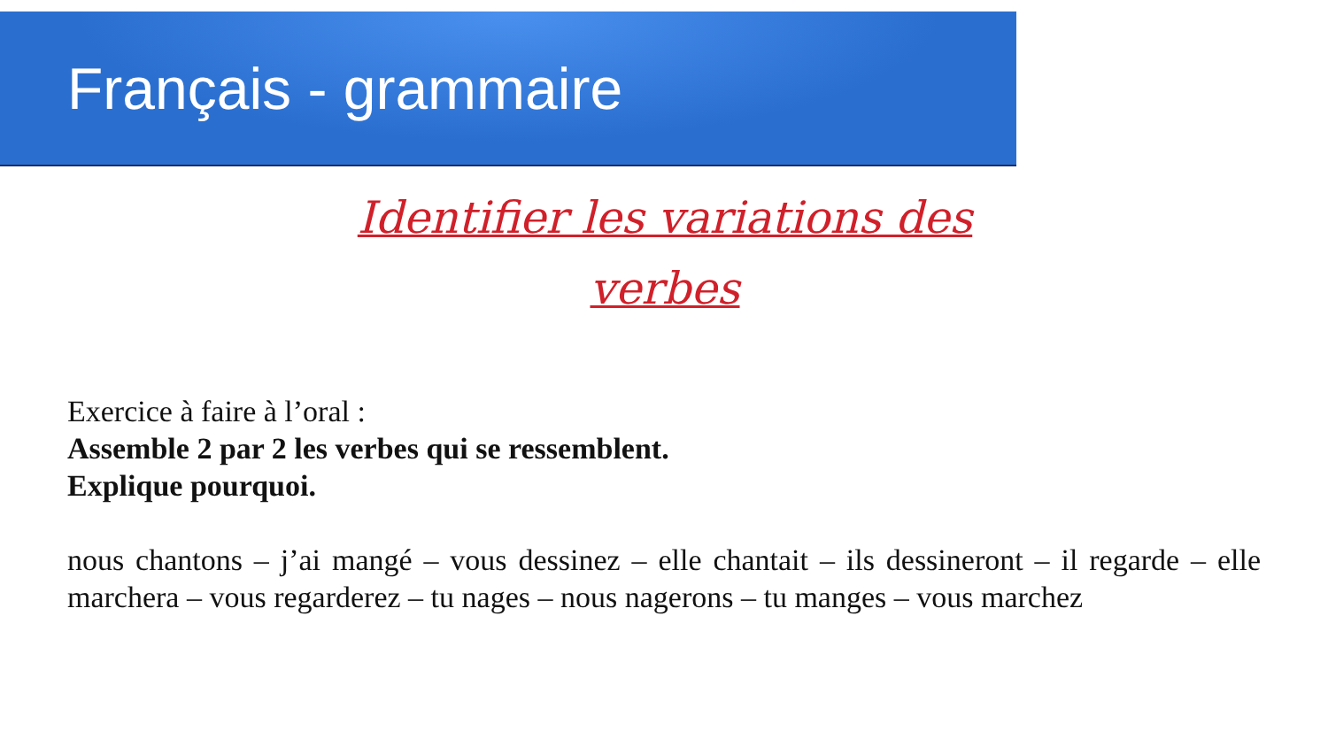Français - grammaire
Identifier les variations des verbes
Exercice à faire à l’oral :
Assemble 2 par 2 les verbes qui se ressemblent.
Explique pourquoi.
nous chantons – j’ai mangé – vous dessinez – elle chantait – ils dessineront – il regarde – elle marchera – vous regarderez – tu nages – nous nagerons – tu manges – vous marchez